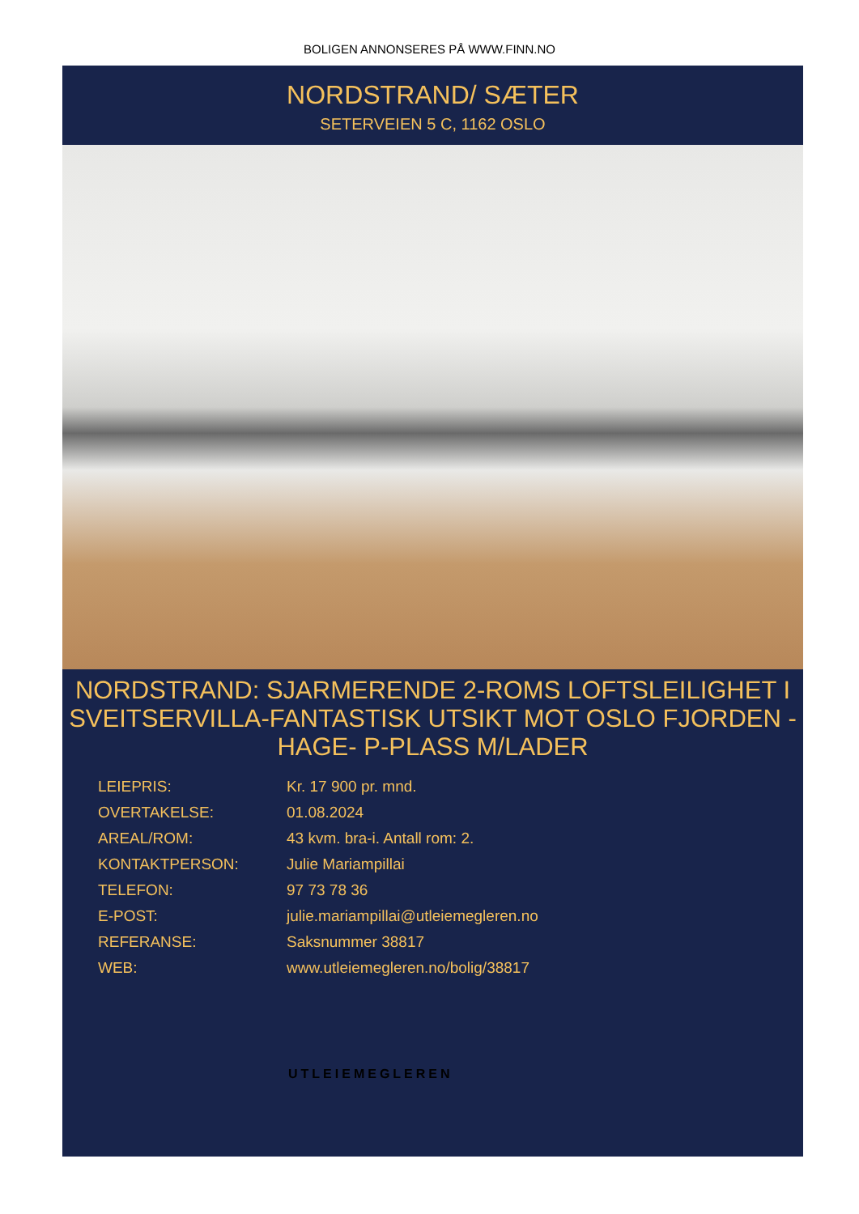BOLIGEN ANNONSERES PÅ WWW.FINN.NO
NORDSTRAND/ SÆTER
SETERVEIEN 5 C, 1162 OSLO
NORDSTRAND: SJARMERENDE 2-ROMS LOFTSLEILIGHET I SVEITSERVILLA-FANTASTISK UTSIKT MOT OSLO FJORDEN - HAGE- P-PLASS M/LADER
| LEIEPRIS: | Kr. 17 900 pr. mnd. |
| OVERTAKELSE: | 01.08.2024 |
| AREAL/ROM: | 43 kvm. bra-i. Antall rom: 2. |
| KONTAKTPERSON: | Julie Mariampillai |
| TELEFON: | 97 73 78 36 |
| E-POST: | julie.mariampillai@utleiemegleren.no |
| REFERANSE: | Saksnummer 38817 |
| WEB: | www.utleiemegleren.no/bolig/38817 |
UTLEIEMEGLEREN